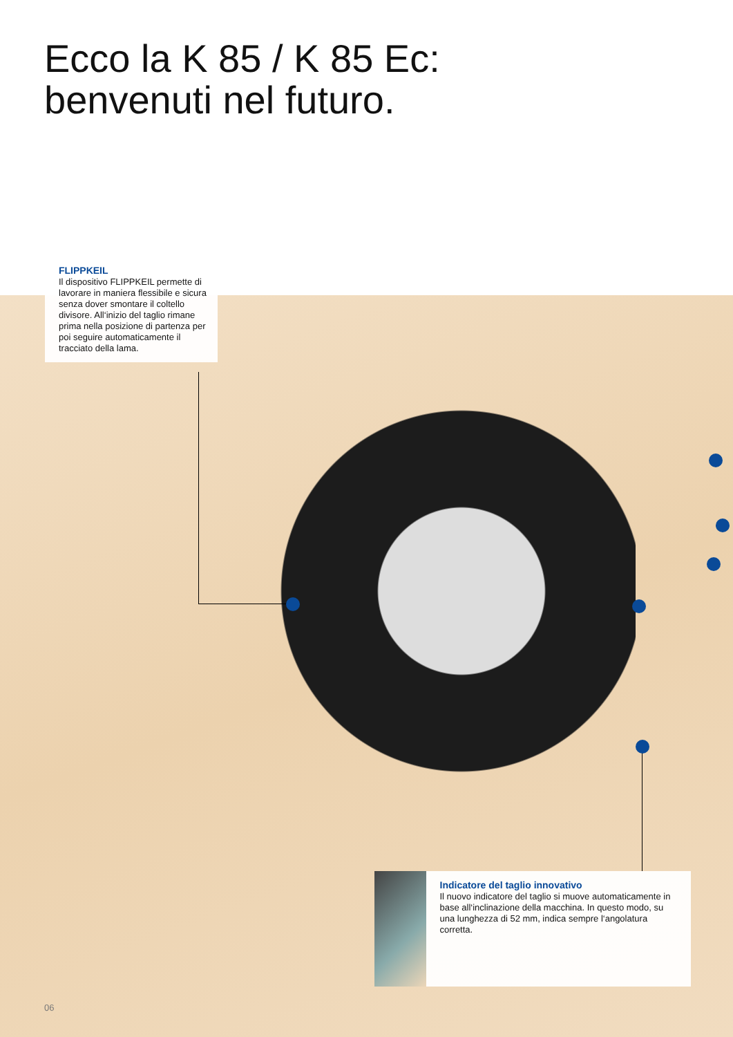Ecco la K 85 / K 85 Ec:
benvenuti nel futuro.
FLIPPKEIL
Il dispositivo FLIPPKEIL permette di lavorare in maniera flessibile e sicura senza dover smontare il coltello divisore. All‘inizio del taglio rimane prima nella posizione di partenza per poi seguire automaticamente il tracciato della lama.
Indicatore del taglio innovativo
Il nuovo indicatore del taglio si muove automaticamente in base all‘inclinazione della macchina. In questo modo, su una lunghezza di 52 mm, indica sempre l‘angolatura corretta.
06